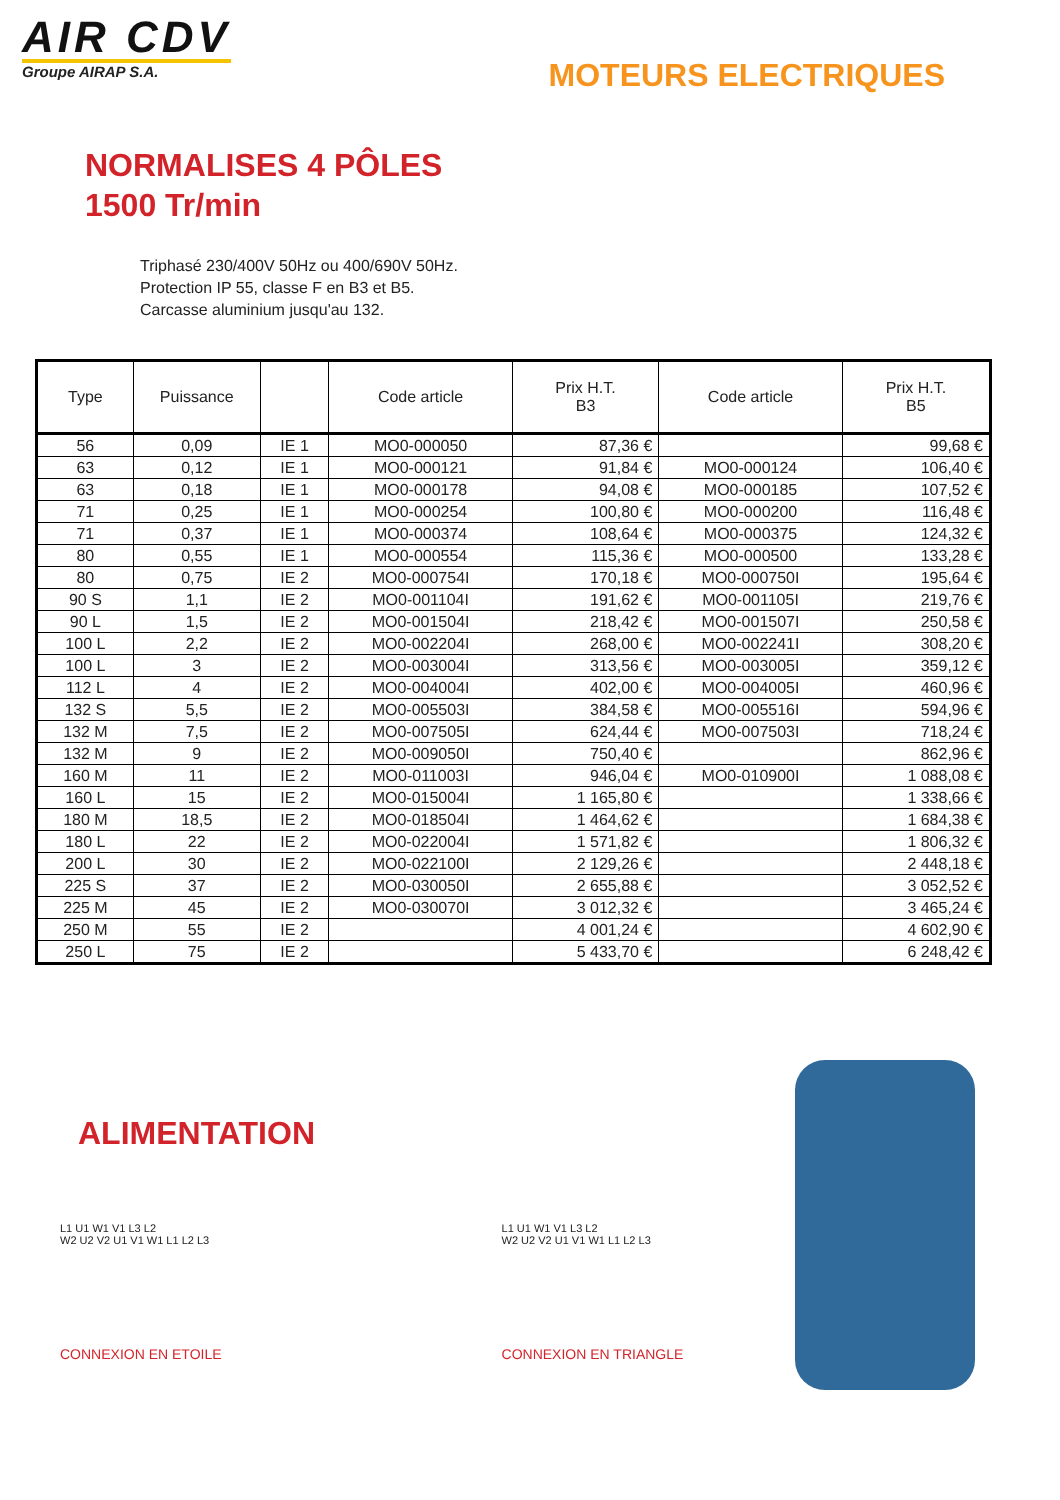AIR CDV
Groupe AIRAP S.A.
MOTEURS ELECTRIQUES
NORMALISES 4 PÔLES
1500 Tr/min
Triphasé 230/400V 50Hz ou 400/690V 50Hz.
Protection IP 55, classe F en B3 et B5.
Carcasse aluminium jusqu'au 132.
| Type | Puissance | | Code article | Prix H.T. B3 | Code article | Prix H.T. B5 |
| --- | --- | --- | --- | --- | --- | --- |
| 56 | 0,09 | IE 1 | MO0-000050 | 87,36 € | | 99,68 € |
| 63 | 0,12 | IE 1 | MO0-000121 | 91,84 € | MO0-000124 | 106,40 € |
| 63 | 0,18 | IE 1 | MO0-000178 | 94,08 € | MO0-000185 | 107,52 € |
| 71 | 0,25 | IE 1 | MO0-000254 | 100,80 € | MO0-000200 | 116,48 € |
| 71 | 0,37 | IE 1 | MO0-000374 | 108,64 € | MO0-000375 | 124,32 € |
| 80 | 0,55 | IE 1 | MO0-000554 | 115,36 € | MO0-000500 | 133,28 € |
| 80 | 0,75 | IE 2 | MO0-000754I | 170,18 € | MO0-000750I | 195,64 € |
| 90 S | 1,1 | IE 2 | MO0-001104I | 191,62 € | MO0-001105I | 219,76 € |
| 90 L | 1,5 | IE 2 | MO0-001504I | 218,42 € | MO0-001507I | 250,58 € |
| 100 L | 2,2 | IE 2 | MO0-002204I | 268,00 € | MO0-002241I | 308,20 € |
| 100 L | 3 | IE 2 | MO0-003004I | 313,56 € | MO0-003005I | 359,12 € |
| 112 L | 4 | IE 2 | MO0-004004I | 402,00 € | MO0-004005I | 460,96 € |
| 132 S | 5,5 | IE 2 | MO0-005503I | 384,58 € | MO0-005516I | 594,96 € |
| 132 M | 7,5 | IE 2 | MO0-007505I | 624,44 € | MO0-007503I | 718,24 € |
| 132 M | 9 | IE 2 | MO0-009050I | 750,40 € | | 862,96 € |
| 160 M | 11 | IE 2 | MO0-011003I | 946,04 € | MO0-010900I | 1 088,08 € |
| 160 L | 15 | IE 2 | MO0-015004I | 1 165,80 € | | 1 338,66 € |
| 180 M | 18,5 | IE 2 | MO0-018504I | 1 464,62 € | | 1 684,38 € |
| 180 L | 22 | IE 2 | MO0-022004I | 1 571,82 € | | 1 806,32 € |
| 200 L | 30 | IE 2 | MO0-022100I | 2 129,26 € | | 2 448,18 € |
| 225 S | 37 | IE 2 | MO0-030050I | 2 655,88 € | | 3 052,52 € |
| 225 M | 45 | IE 2 | MO0-030070I | 3 012,32 € | | 3 465,24 € |
| 250 M | 55 | IE 2 | | 4 001,24 € | | 4 602,90 € |
| 250 L | 75 | IE 2 | | 5 433,70 € | | 6 248,42 € |
ALIMENTATION
L1 U1 W1 V1 L3 L2
W2 U2 V2 U1 V1 W1 L1 L2 L3
CONNEXION EN ETOILE
L1 U1 W1 V1 L3 L2
W2 U2 V2 U1 V1 W1 L1 L2 L3
CONNEXION EN TRIANGLE